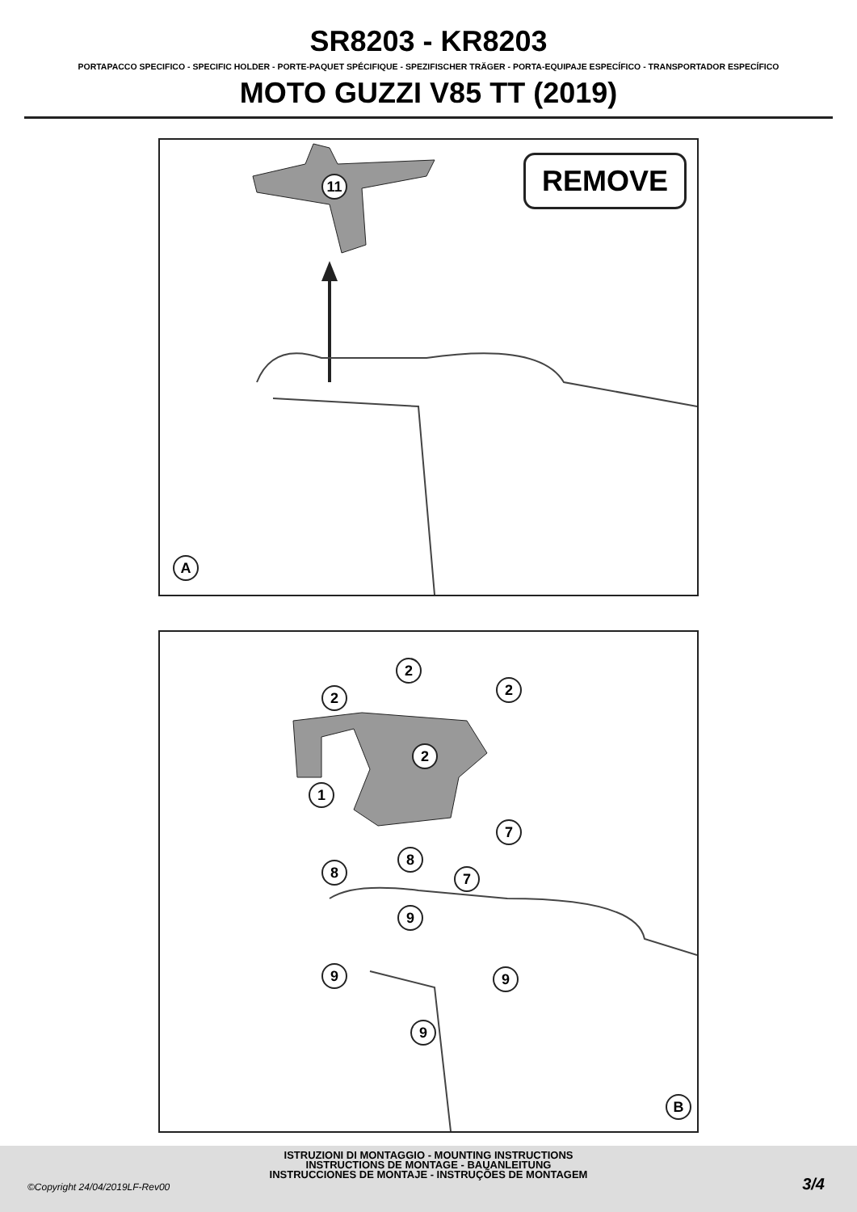SR8203 - KR8203
PORTAPACCO SPECIFICO - SPECIFIC HOLDER - PORTE-PAQUET SPÉCIFIQUE - SPEZIFISCHER TRÄGER - PORTA-EQUIPAJE ESPECÍFICO - TRANSPORTADOR ESPECÍFICO
MOTO GUZZI V85 TT (2019)
REMOVE
11
A
2
2 2
2
1
7
8
8 7
9
9 9
9
B
ISTRUZIONI DI MONTAGGIO - MOUNTING INSTRUCTIONS
INSTRUCTIONS DE MONTAGE - BAUANLEITUNG
INSTRUCCIONES DE MONTAJE - INSTRUÇÕES DE MONTAGEM
©Copyright 24/04/2019LF-Rev00 3/4